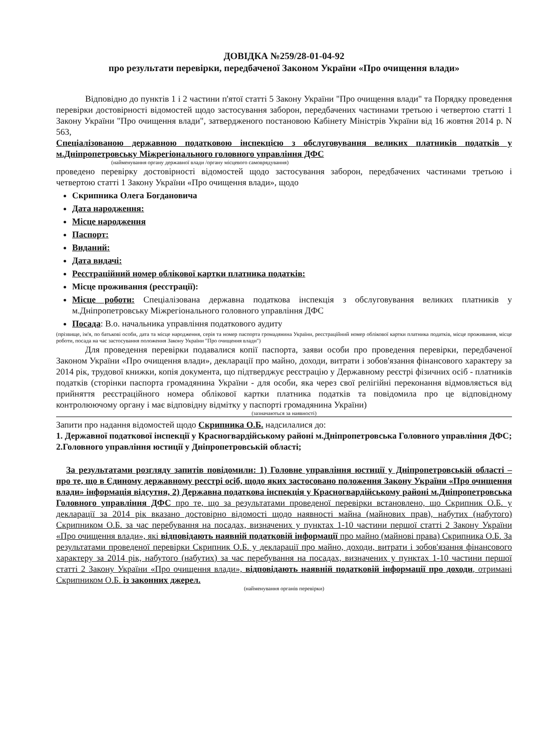ДОВІДКА №259/28-01-04-92
про результати перевірки, передбаченої Законом України «Про очищення влади»
Відповідно до пунктів 1 і 2 частини п'ятої статті 5 Закону України "Про очищення влади" та Порядку проведення перевірки достовірності відомостей щодо застосування заборон, передбачених частинами третьою і четвертою статті 1 Закону України "Про очищення влади", затвердженого постановою Кабінету Міністрів України від 16 жовтня 2014 р. N 563,
Спеціалізованою державною податковою інспекцією з обслуговування великих платників податків у м.Дніпропетровську Міжрегіонального головного управління ДФС
(найменування органу державної влади /органу місцевого самоврядування)
проведено перевірку достовірності відомостей щодо застосування заборон, передбачених частинами третьою і четвертою статті 1 Закону України «Про очищення влади», щодо
Скрипника Олега Богдановича
Дата народження:
Місце народження
Паспорт:
Виданий:
Дата видачі:
Реєстраційний номер облікової картки платника податків:
Місце проживання (реєстрації):
Місце роботи: Спеціалізована державна податкова інспекція з обслуговування великих платників у м.Дніпропетровську Міжрегіонального головного управління ДФС
Посада: В.о. начальника управління податкового аудиту
(прізвище, ім'я, по батькові особи, дата та місце народження, серія та номер паспорта громадянина України, реєстраційний номер облікової картки платника податків, місце проживання, місце роботи, посада на час застосування положення Закону України "Про очищення влади")
Для проведення перевірки подавалися копії паспорта, заяви особи про проведення перевірки, передбаченої Законом України «Про очищення влади», декларації про майно, доходи, витрати і зобов'язання фінансового характеру за 2014 рік, трудової книжки, копія документа, що підтверджує реєстрацію у Державному реєстрі фізичних осіб - платників податків (сторінки паспорта громадянина України - для особи, яка через свої релігійні переконання відмовляється від прийняття реєстраційного номера облікової картки платника податків та повідомила про це відповідному контролюючому органу і має відповідну відмітку у паспорті громадянина України)
(зазначаються за наявності)
Запити про надання відомостей щодо Скрипника О.Б. надсилалися до:
1. Державної податкової інспекції у Красногвардійському районі м.Дніпропетровська Головного управління ДФС;
2.Головного управління юстиції у Дніпропетровській області;
За результатами розгляду запитів повідомили: 1) Головне управління юстиції у Дніпропетровській області – про те, що в Єдиному державному реєстрі осіб, щодо яких застосовано положення Закону України «Про очищення влади» інформація відсутня, 2) Державна податкова інспекція у Красногвардійському районі м.Дніпропетровська Головного управління ДФС про те, що за результатами проведеної перевірки встановлено, що Скрипник О.Б. у декларації за 2014 рік вказано достовірно відомості щодо наявності майна (майнових прав), набутих (набутого) Скрипником О.Б. за час перебування на посадах, визначених у пунктах 1-10 частини першої статті 2 Закону України «Про очищення влади», які відповідають наявній податковій інформації про майно (майнові права) Скрипника О.Б. За результатами проведеної перевірки Скрипник О.Б. у декларації про майно, доходи, витрати і зобов'язання фінансового характеру за 2014 рік, набутого (набутих) за час перебування на посадах, визначених у пунктах 1-10 частини першої статті 2 Закону України «Про очищення влади», відповідають наявній податковій інформації про доходи, отримані Скрипником О.Б. із законних джерел.
(найменування органів перевірки)